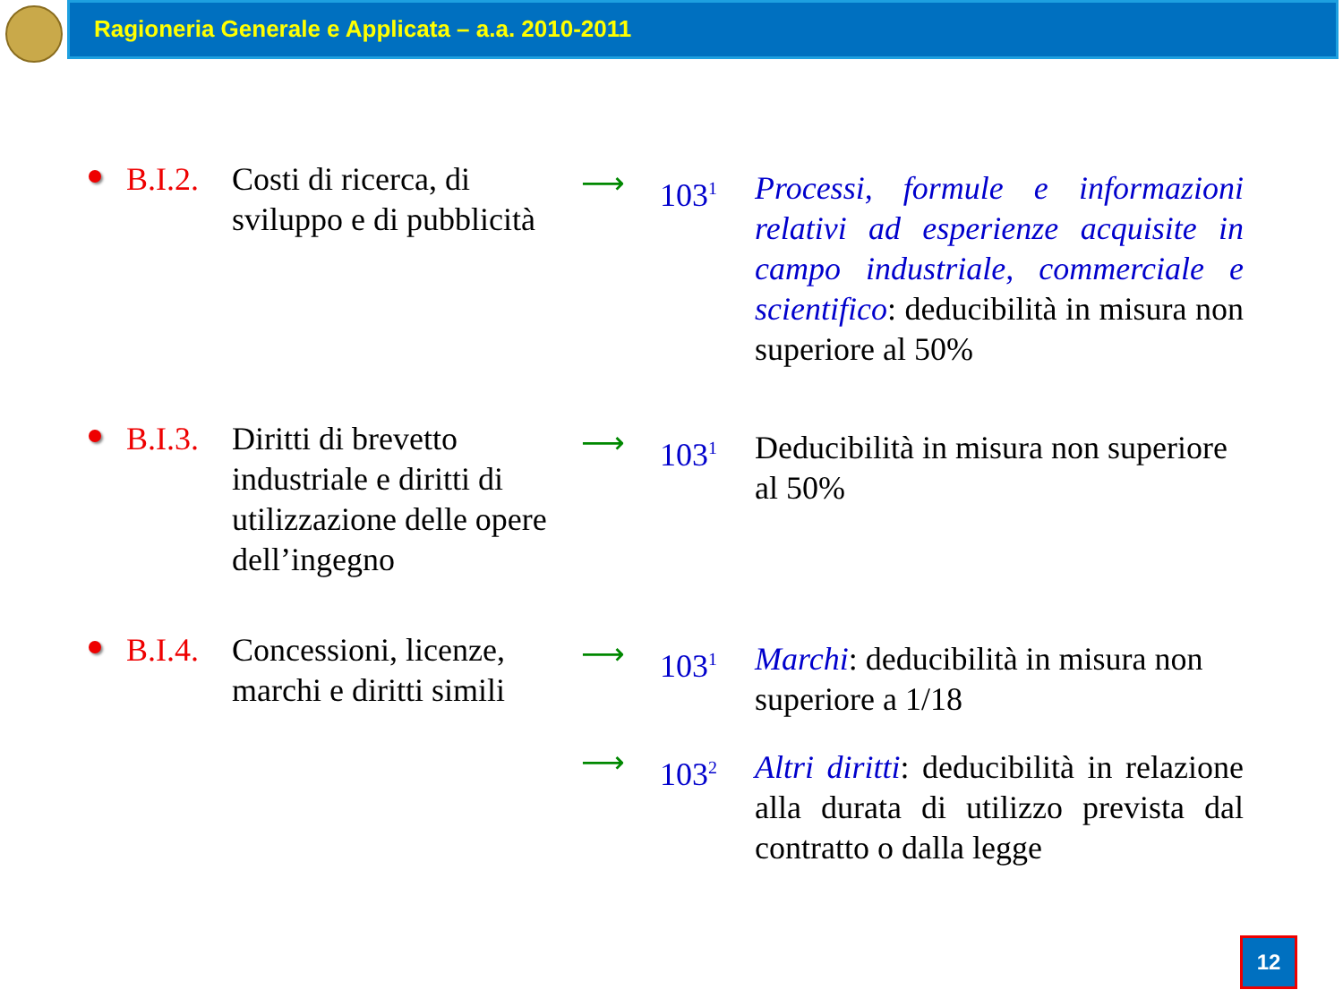Ragioneria Generale e Applicata – a.a. 2010-2011
B.I.2.
Costi di ricerca, di sviluppo e di pubblicità
⟶
103<sup>1</sup>
Processi, formule e informazioni relativi ad esperienze acquisite in campo industriale, commerciale e scientifico: deducibilità in misura non superiore al 50%
B.I.3.
Diritti di brevetto industriale e diritti di utilizzazione delle opere dell’ingegno
⟶
103<sup>1</sup>
Deducibilità in misura non superiore al 50%
B.I.4.
Concessioni, licenze, marchi e diritti simili
⟶
103<sup>1</sup>
Marchi: deducibilità in misura non superiore a 1/18
⟶
103<sup>2</sup>
Altri diritti: deducibilità in relazione alla durata di utilizzo prevista dal contratto o dalla legge
12